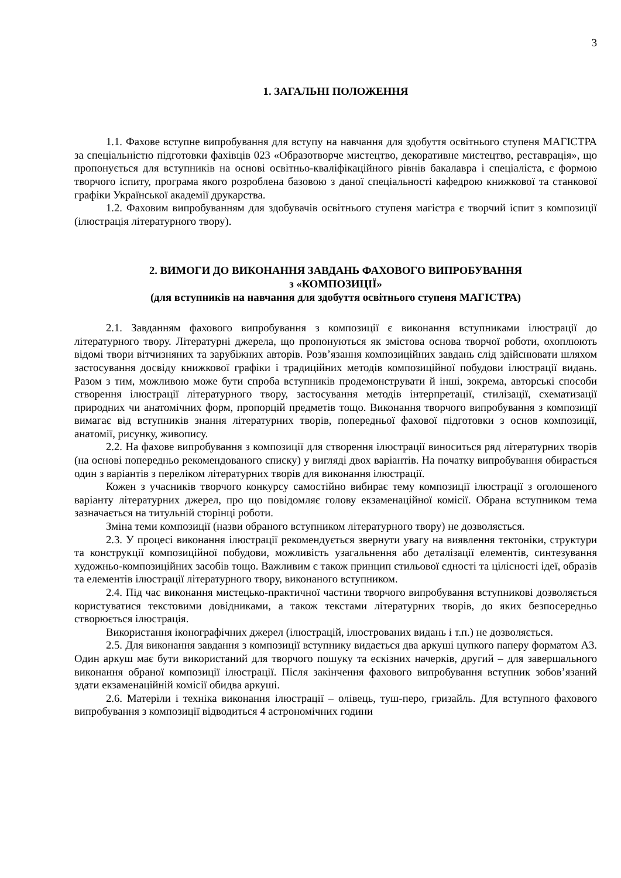3
1. ЗАГАЛЬНІ ПОЛОЖЕННЯ
1.1. Фахове вступне випробування для вступу на навчання для здобуття освітнього ступеня МАГІСТРА за спеціальністю підготовки фахівців 023 «Образотворче мистецтво, декоративне мистецтво, реставрація», що пропонується для вступників на основі освітньо-кваліфікаційного рівнів бакалавра і спеціаліста, є формою творчого іспиту, програма якого розроблена базовою з даної спеціальності кафедрою книжкової та станкової графіки Української академії друкарства.
1.2. Фаховим випробуванням для здобувачів освітнього ступеня магістра є творчий іспит з композиції (ілюстрація літературного твору).
2. ВИМОГИ ДО ВИКОНАННЯ ЗАВДАНЬ ФАХОВОГО ВИПРОБУВАННЯ
з «КОМПОЗИЦІЇ»
(для вступників на навчання для здобуття освітнього ступеня МАГІСТРА)
2.1. Завданням фахового випробування з композиції є виконання вступниками ілюстрації до літературного твору. Літературні джерела, що пропонуються як змістова основа творчої роботи, охоплюють відомі твори вітчизняних та зарубіжних авторів. Розв’язання композиційних завдань слід здійснювати шляхом застосування досвіду книжкової графіки і традиційних методів композиційної побудови ілюстрації видань. Разом з тим, можливою може бути спроба вступників продемонструвати й інші, зокрема, авторські способи створення ілюстрації літературного твору, застосування методів інтерпретації, стилізації, схематизації природних чи анатомічних форм, пропорцій предметів тощо. Виконання творчого випробування з композиції вимагає від вступників знання літературних творів, попередньої фахової підготовки з основ композиції, анатомії, рисунку, живопису.
2.2. На фахове випробування з композиції для створення ілюстрації виноситься ряд літературних творів (на основі попередньо рекомендованого списку) у вигляді двох варіантів. На початку випробування обирається один з варіантів з переліком літературних творів для виконання ілюстрації.
Кожен з учасників творчого конкурсу самостійно вибирає тему композиції ілюстрації з оголошеного варіанту літературних джерел, про що повідомляє голову екзаменаційної комісії. Обрана вступником тема зазначається на титульній сторінці роботи.
Зміна теми композиції (назви обраного вступником літературного твору) не дозволяється.
2.3. У процесі виконання ілюстрації рекомендується звернути увагу на виявлення тектоніки, структури та конструкції композиційної побудови, можливість узагальнення або деталізації елементів, синтезування художньо-композиційних засобів тощо. Важливим є також принцип стильової єдності та цілісності ідеї, образів та елементів ілюстрації літературного твору, виконаного вступником.
2.4. Під час виконання мистецько-практичної частини творчого випробування вступникові дозволяється користуватися текстовими довідниками, а також текстами літературних творів, до яких безпосередньо створюється ілюстрація.
Використання іконографічних джерел (ілюстрацій, ілюстрованих видань і т.п.) не дозволяється.
2.5. Для виконання завдання з композиції вступнику видається два аркуші цупкого паперу форматом А3. Один аркуш має бути використаний для творчого пошуку та ескізних начерків, другий – для завершального виконання обраної композиції ілюстрації. Після закінчення фахового випробування вступник зобов’язаний здати екзаменаційній комісії обидва аркуші.
2.6. Матеріли і техніка виконання ілюстрації – олівець, туш-перо, гризайль. Для вступного фахового випробування з композиції відводиться 4 астрономічних години